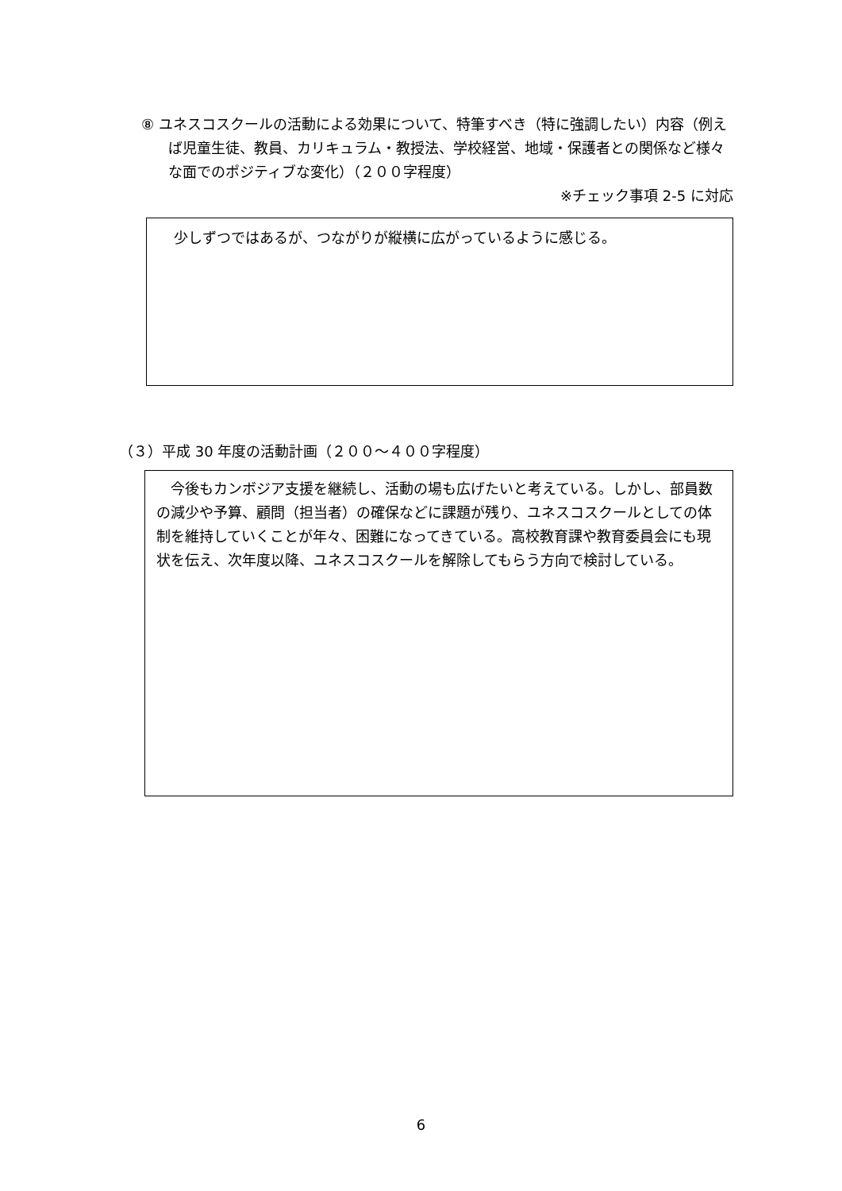⑧ ユネスコスクールの活動による効果について、特筆すべき（特に強調したい）内容（例えば児童生徒、教員、カリキュラム・教授法、学校経営、地域・保護者との関係など様々な面でのポジティブな変化）（２００字程度）
※チェック事項 2-5 に対応
少しずつではあるが、つながりが縦横に広がっているように感じる。
（３）平成 30 年度の活動計画（２００～４００字程度）
今後もカンボジア支援を継続し、活動の場も広げたいと考えている。しかし、部員数の減少や予算、顧問（担当者）の確保などに課題が残り、ユネスコスクールとしての体制を維持していくことが年々、困難になってきている。高校教育課や教育委員会にも現状を伝え、次年度以降、ユネスコスクールを解除してもらう方向で検討している。
6